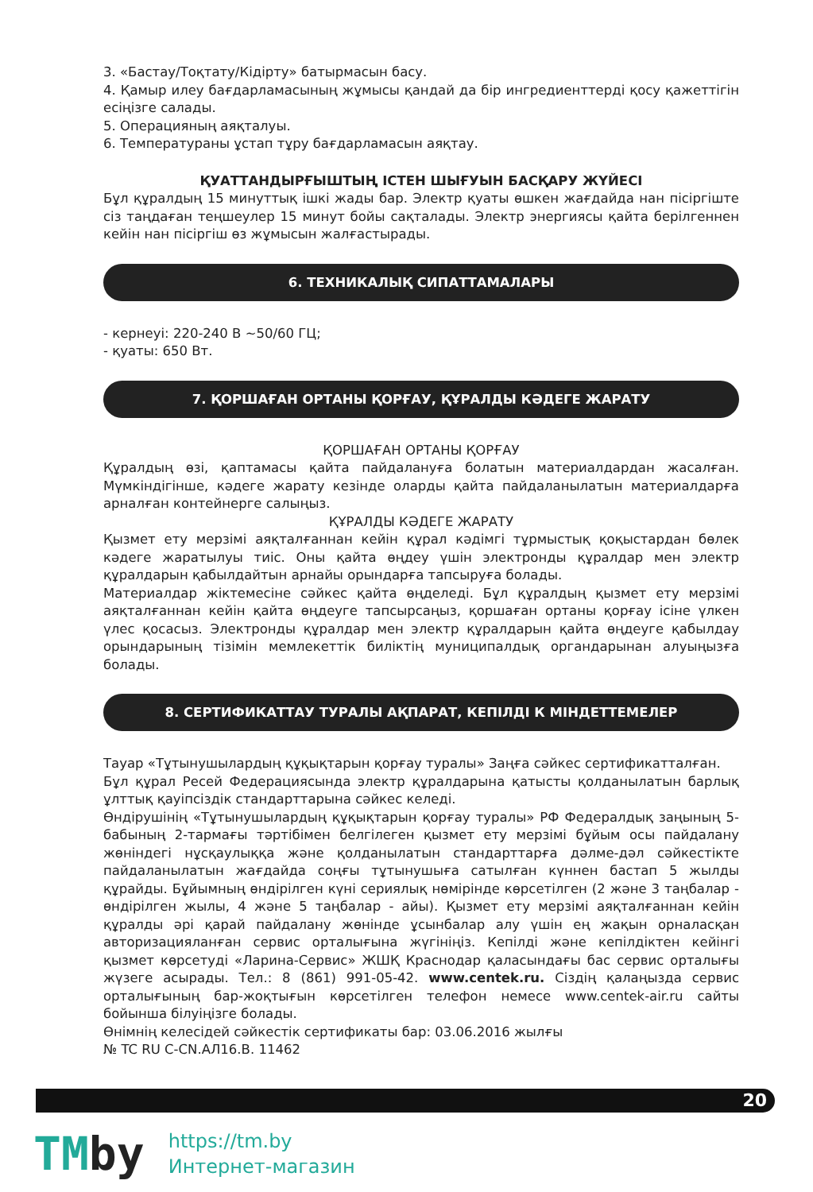3. «Бастау/Тоқтату/Кідірту» батырмасын басу.
4. Қамыр илеу бағдарламасының жұмысы қандай да бір ингредиенттерді қосу қажеттігін есіңізге салады.
5. Операцияның аяқталуы.
6. Температураны ұстап тұру бағдарламасын аяқтау.
ҚУАТТАНДЫРҒЫШТЫҢ ІСТЕН ШЫҒУЫН БАСҚАРУ ЖҮЙЕСІ
Бұл құралдың 15 минуттық ішкі жады бар. Электр қуаты өшкен жағдайда нан пісіргіште сіз таңдаған теңшеулер 15 минут бойы сақталады. Электр энергиясы қайта берілгеннен кейін нан пісіргіш өз жұмысын жалғастырады.
6. ТЕХНИКАЛЫҚ СИПАТТАМАЛАРЫ
- кернеуі: 220-240 В ~50/60 ГЦ;
- қуаты: 650 Вт.
7. ҚОРШАҒАН ОРТАНЫ ҚОРҒАУ, ҚҰРАЛДЫ КӘДЕГЕ ЖАРАТУ
ҚОРШАҒАН ОРТАНЫ ҚОРҒАУ
Құралдың өзі, қаптамасы қайта пайдалануға болатын материалдардан жасалған. Мүмкіндігінше, кәдеге жарату кезінде оларды қайта пайдаланылатын материалдарға арналған контейнерге салыңыз.
ҚҰРАЛДЫ КӘДЕГЕ ЖАРАТУ
Қызмет ету мерзімі аяқталғаннан кейін құрал кәдімгі тұрмыстық қоқыстардан бөлек кәдеге жаратылуы тиіс. Оны қайта өңдеу үшін электронды құралдар мен электр құралдарын қабылдайтын арнайы орындарға тапсыруға болады.
Материалдар жіктемесіне сәйкес қайта өңделеді. Бұл құралдың қызмет ету мерзімі аяқталғаннан кейін қайта өңдеуге тапсырсаңыз, қоршаған ортаны қорғау ісіне үлкен үлес қосасыз. Электронды құралдар мен электр құралдарын қайта өңдеуге қабылдау орындарының тізімін мемлекеттік биліктің муниципалдық органдарынан алуыңызға болады.
8. СЕРТИФИКАТТАУ ТУРАЛЫ АҚПАРАТ, КЕПІЛДІ К МІНДЕТТЕМЕЛЕР
Тауар «Тұтынушылардың құқықтарын қорғау туралы» Заңға сәйкес сертификатталған.
Бұл құрал Ресей Федерациясында электр құралдарына қатысты қолданылатын барлық ұлттық қауіпсіздік стандарттарына сәйкес келеді.
Өндірушінің «Тұтынушылардың құқықтарын қорғау туралы» РФ Федералдық заңының 5-бабының 2-тармағы тәртібімен белгілеген қызмет ету мерзімі бұйым осы пайдалану жөніндегі нұсқаулыққа және қолданылатын стандарттарға дәлме-дәл сәйкестікте пайдаланылатын жағдайда соңғы тұтынушыға сатылған күннен бастап 5 жылды құрайды. Бұйымның өндірілген күні сериялық нөмірінде көрсетілген (2 және 3 таңбалар - өндірілген жылы, 4 және 5 таңбалар - айы). Қызмет ету мерзімі аяқталғаннан кейін құралды әрі қарай пайдалану жөнінде ұсынбалар алу үшін ең жақын орналасқан авторизацияланған сервис орталығына жүгініңіз. Кепілді және кепілдіктен кейінгі қызмет көрсетуді «Ларина-Сервис» ЖШҚ Краснодар қаласындағы бас сервис орталығы жүзеге асырады. Тел.: 8 (861) 991-05-42. www.centek.ru. Сіздің қалаңызда сервис орталығының бар-жоқтығын көрсетілген телефон немесе www.centek-air.ru сайты бойынша білуіңізге болады.
Өнімнің келесідей сәйкестік сертификаты бар: 03.06.2016 жылғы
№ TC RU C-CN.АЛ16.В. 11462
20
TMby
https://tm.by
Интернет-магазин